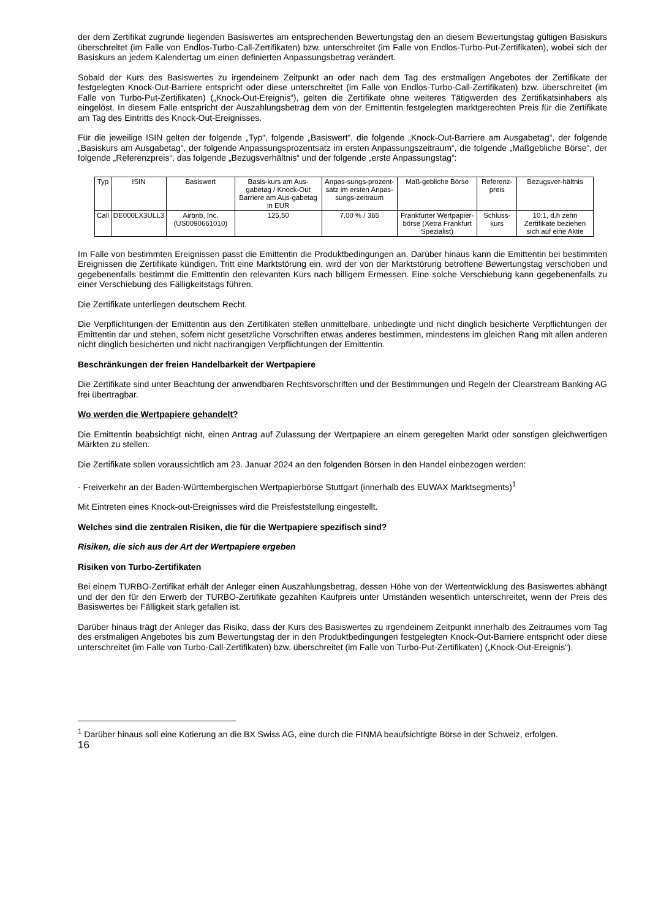der dem Zertifikat zugrunde liegenden Basiswertes am entsprechenden Bewertungstag den an diesem Bewertungstag gültigen Basiskurs überschreitet (im Falle von Endlos-Turbo-Call-Zertifikaten) bzw. unterschreitet (im Falle von Endlos-Turbo-Put-Zertifikaten), wobei sich der Basiskurs an jedem Kalendertag um einen definierten Anpassungsbetrag verändert.
Sobald der Kurs des Basiswertes zu irgendeinem Zeitpunkt an oder nach dem Tag des erstmaligen Angebotes der Zertifikate der festgelegten Knock-Out-Barriere entspricht oder diese unterschreitet (im Falle von Endlos-Turbo-Call-Zertifikaten) bzw. überschreitet (im Falle von Turbo-Put-Zertifikaten) („Knock-Out-Ereignis“), gelten die Zertifikate ohne weiteres Tätigwerden des Zertifikatsinhabers als eingelöst. In diesem Falle entspricht der Auszahlungsbetrag dem von der Emittentin festgelegten marktgerechten Preis für die Zertifikate am Tag des Eintritts des Knock-Out-Ereignisses.
Für die jeweilige ISIN gelten der folgende „Typ“, folgende „Basiswert“, die folgende „Knock-Out-Barriere am Ausgabetag“, der folgende „Basiskurs am Ausgabetag“, der folgende Anpassungsprozentsatz im ersten Anpassungszeitraum“, die folgende „Maßgebliche Börse“, der folgende „Referenzpreis“, das folgende „Bezugsverhältnis“ und der folgende „erste Anpassungstag“:
| Typ | ISIN | Basiswert | Basis-kurs am Aus-gabetag / Knock-Out Barriere am Aus-gabetag in EUR | Anpas-sungs-prozent-satz im ersten Anpas-sungs-zeitraum | Maß-gebliche Börse | Referenz-preis | Bezugsver-hältnis |
| Call | DE000LX3ULL3 | Airbnb, Inc. (US0090661010) | 125,50 | 7,00 % / 365 | Frankfurter Wertpapier-börse (Xetra Frankfurt Spezialist) | Schluss-kurs | 10:1, d.h zehn Zertifikate beziehen sich auf eine Aktie |
Im Falle von bestimmten Ereignissen passt die Emittentin die Produktbedingungen an. Darüber hinaus kann die Emittentin bei bestimmten Ereignissen die Zertifikate kündigen. Tritt eine Marktstörung ein, wird der von der Marktstörung betroffene Bewertungstag verschoben und gegebenenfalls bestimmt die Emittentin den relevanten Kurs nach billigem Ermessen. Eine solche Verschiebung kann gegebenenfalls zu einer Verschiebung des Fälligkeitstags führen.
Die Zertifikate unterliegen deutschem Recht.
Die Verpflichtungen der Emittentin aus den Zertifikaten stellen unmittelbare, unbedingte und nicht dinglich besicherte Verpflichtungen der Emittentin dar und stehen, sofern nicht gesetzliche Vorschriften etwas anderes bestimmen, mindestens im gleichen Rang mit allen anderen nicht dinglich besicherten und nicht nachrangigen Verpflichtungen der Emittentin.
Beschränkungen der freien Handelbarkeit der Wertpapiere
Die Zertifikate sind unter Beachtung der anwendbaren Rechtsvorschriften und der Bestimmungen und Regeln der Clearstream Banking AG frei übertragbar.
Wo werden die Wertpapiere gehandelt?
Die Emittentin beabsichtigt nicht, einen Antrag auf Zulassung der Wertpapiere an einem geregelten Markt oder sonstigen gleichwertigen Märkten zu stellen.
Die Zertifikate sollen voraussichtlich am 23. Januar 2024 an den folgenden Börsen in den Handel einbezogen werden:
- Freiverkehr an der Baden-Württembergischen Wertpapierbörse Stuttgart (innerhalb des EUWAX Marktsegments)<sup>1</sup>
Mit Eintreten eines Knock-out-Ereignisses wird die Preisfeststellung eingestellt.
Welches sind die zentralen Risiken, die für die Wertpapiere spezifisch sind?
Risiken, die sich aus der Art der Wertpapiere ergeben
Risiken von Turbo-Zertifikaten
Bei einem TURBO-Zertifikat erhält der Anleger einen Auszahlungsbetrag, dessen Höhe von der Wertentwicklung des Basiswertes abhängt und der den für den Erwerb der TURBO-Zertifikate gezahlten Kaufpreis unter Umständen wesentlich unterschreitet, wenn der Preis des Basiswertes bei Fälligkeit stark gefallen ist.
Darüber hinaus trägt der Anleger das Risiko, dass der Kurs des Basiswertes zu irgendeinem Zeitpunkt innerhalb des Zeitraumes vom Tag des erstmaligen Angebotes bis zum Bewertungstag der in den Produktbedingungen festgelegten Knock-Out-Barriere entspricht oder diese unterschreitet (im Falle von Turbo-Call-Zertifikaten) bzw. überschreitet (im Falle von Turbo-Put-Zertifikaten) („Knock-Out-Ereignis“).
<sup>1</sup> Darüber hinaus soll eine Kotierung an die BX Swiss AG, eine durch die FINMA beaufsichtigte Börse in der Schweiz, erfolgen.
16